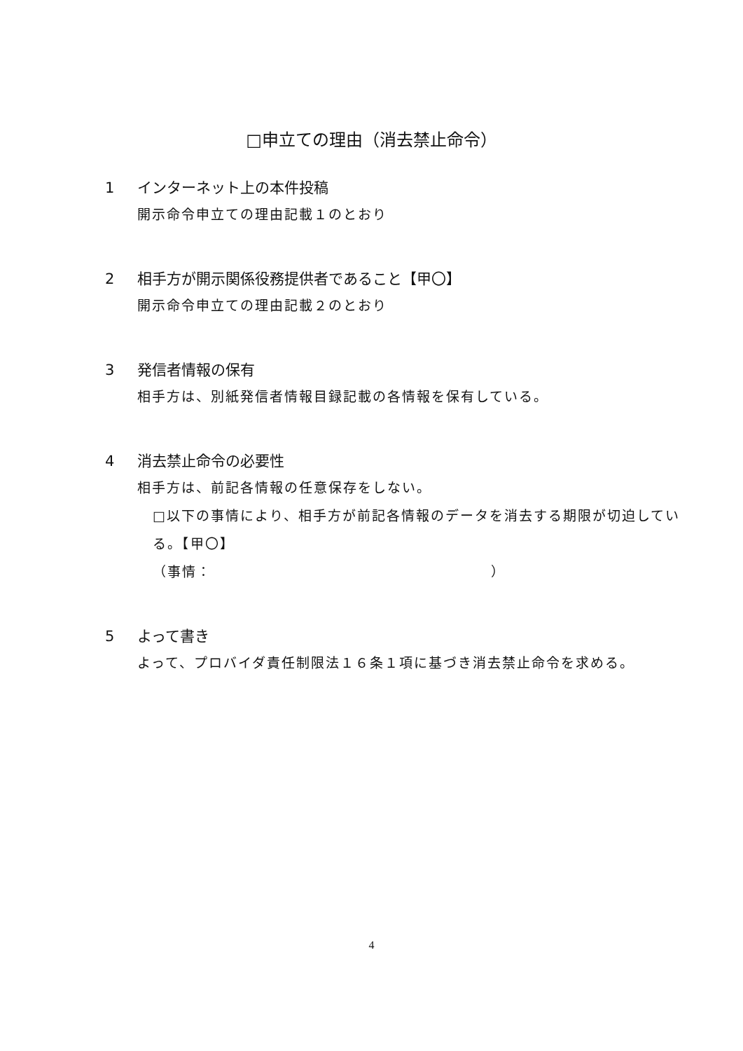□申立ての理由（消去禁止命令）
1 インターネット上の本件投稿
開示命令申立ての理由記載１のとおり
2 相手方が開示関係役務提供者であること【甲〇】
開示命令申立ての理由記載２のとおり
3 発信者情報の保有
相手方は、別紙発信者情報目録記載の各情報を保有している。
4 消去禁止命令の必要性
相手方は、前記各情報の任意保存をしない。
□以下の事情により、相手方が前記各情報のデータを消去する期限が切迫している。【甲〇】
（事情：　　　　　　　　　　　　　　　　　　　）
5 よって書き
よって、プロバイダ責任制限法１６条１項に基づき消去禁止命令を求める。
4